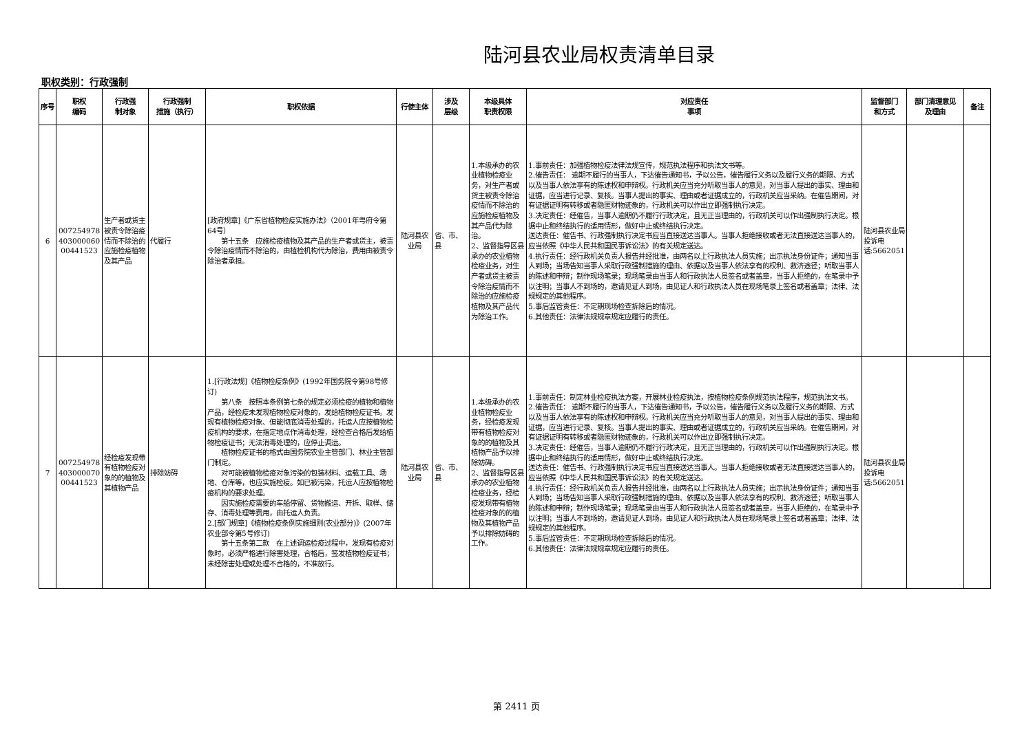陆河县农业局权责清单目录
职权类别：行政强制
| 序号 | 职权 编码 | 行政强 制对象 | 行政强制 措施（执行） | 职权依据 | 行使主体 | 涉及 层级 | 本级具体 职责权限 | 对应责任 事项 | 监督部门 和方式 | 部门清理意见 及理由 | 备注 |
| --- | --- | --- | --- | --- | --- | --- | --- | --- | --- | --- | --- |
| 6 | 007254978 403000060 00441523 | 生产者或货主被责令除治疫情而不除治的应施检疫植物及其产品 | 代履行 | [政府规章]《广东省植物检疫实施办法》（2001年粤府令第64号） 第十五条 应施检疫植物及其产品的生产者或货主，被责令除治疫情而不除治的，由植检机构代为除治，费用由被责令除治者承担。 | 陆河县农业局 | 省、市、县 | 1.本级承办的农业植物检疫业务，对生产者或货主被责令除治疫情而不除治的应施检疫植物及其产品代为除治。 2、监督指导区县承办的农业植物检疫业务，对生产者或货主被责令除治疫情而不除治的应施检疫植物及其产品代为除治工作。 | 1.事前责任：加强植物检疫法律法规宣传，规范执法程序和执法文书等。 2.催告责任： 逾期不履行的当事人，下达催告通知书，予以公告，催告履行义务以及履行义务的期限、方式以及当事人依法享有的陈述权和申辩权。行政机关应当充分听取当事人的意见，对当事人提出的事实、理由和证据，应当进行记录、复核。当事人提出的事实、理由或者证据成立的，行政机关应当采纳。在催告期间，对有证据证明有转移或者隐匿财物迹象的，行政机关可以作出立即强制执行决定。 3.决定责任：经催告，当事人逾期仍不履行行政决定，且无正当理由的，行政机关可以作出强制执行决定。根据中止和终结执行的适用情形，做好中止或终结执行决定。 送达责任：催告书、行政强制执行决定书应当直接送达当事人。当事人拒绝接收或者无法直接送达当事人的，应当依照《中华人民共和国民事诉讼法》的有关规定送达。 4.执行责任：经行政机关负责人报告并经批准，由两名以上行政执法人员实施；出示执法身份证件；通知当事人到场；当场告知当事人采取行政强制措施的理由、依据以及当事人依法享有的权利、救济途径；听取当事人的陈述和申辩；制作现场笔录；现场笔录由当事人和行政执法人员签名或者盖章，当事人拒绝的，在笔录中予以注明；当事人不到场的，邀请见证人到场，由见证人和行政执法人员在现场笔录上签名或者盖章；法律、法规规定的其他程序。 5.事后监管责任：不定期现场检查拆除后的情况。 6.其他责任：法律法规规章规定应履行的责任。 | 陆河县农业局投诉电话:5662051 | | |
| 7 | 007254978 403000070 00441523 | 经检疫发现带有植物检疫对象的的植物及其植物产品 | 排除妨碍 | 1.[行政法规]《植物检疫条例》(1992年国务院令第98号修订) 第八条 按照本条例第七条的规定必须检疫的植物和植物产品，经检疫未发现植物检疫对象的，发给植物检疫证书。发现有植物检疫对象、但能彻底消毒处理的，托运人应按植物检疫机构的要求，在指定地点作消毒处理，经检查合格后发给植物检疫证书；无法消毒处理的，应停止调运。 植物检疫证书的格式由国务院农业主管部门、林业主管部门制定。 对可能被植物检疫对象污染的包装材料、运载工具、场地、仓库等，也应实施检疫。如已被污染，托运人应按植物检疫机构的要求处理。 因实施检疫需要的车船停留、货物搬运、开拆、取样、储存、消毒处理等费用，由托运人负责。 2.[部门规章]《植物检疫条例实施细则(农业部分)》(2007年农业部令第5号修订) 第十五条第二款 在上述调运检疫过程中，发现有检疫对象时，必须严格进行除害处理，合格后，签发植物检疫证书；未经除害处理或处理不合格的，不准放行。 | 陆河县农业局 | 省、市、县 | 1.本级承办的农业植物检疫业务，经检疫发现带有植物检疫对象的的植物及其植物产品予以排除妨碍。 2、监督指导区县承办的农业植物检疫业务，经检疫发现带有植物检疫对象的的植物及其植物产品予以排除妨碍的工作。 | 1.事前责任：制定林业检疫执法方案，开展林业检疫执法，按植物检疫条例规范执法程序，规范执法文书。 2.催告责任： 逾期不履行的当事人，下达催告通知书，予以公告，催告履行义务以及履行义务的期限、方式以及当事人依法享有的陈述权和申辩权。行政机关应当充分听取当事人的意见，对当事人提出的事实、理由和证据，应当进行记录、复核。当事人提出的事实、理由或者证据成立的，行政机关应当采纳。在催告期间，对有证据证明有转移或者隐匿财物迹象的，行政机关可以作出立即强制执行决定。 3.决定责任：经催告，当事人逾期仍不履行行政决定，且无正当理由的，行政机关可以作出强制执行决定。根据中止和终结执行的适用情形，做好中止或终结执行决定。 送达责任：催告书、行政强制执行决定书应当直接送达当事人。当事人拒绝接收或者无法直接送达当事人的，应当依照《中华人民共和国民事诉讼法》的有关规定送达。 4.执行责任：经行政机关负责人报告并经批准，由两名以上行政执法人员实施；出示执法身份证件；通知当事人到场；当场告知当事人采取行政强制措施的理由、依据以及当事人依法享有的权利、救济途径；听取当事人的陈述和申辩；制作现场笔录；现场笔录由当事人和行政执法人员签名或者盖章，当事人拒绝的，在笔录中予以注明；当事人不到场的，邀请见证人到场，由见证人和行政执法人员在现场笔录上签名或者盖章；法律、法规规定的其他程序。 5.事后监管责任：不定期现场检查拆除后的情况。 6.其他责任：法律法规规章规定应履行的责任。 | 陆河县农业局投诉电话:5662051 | | |
第 2411 页